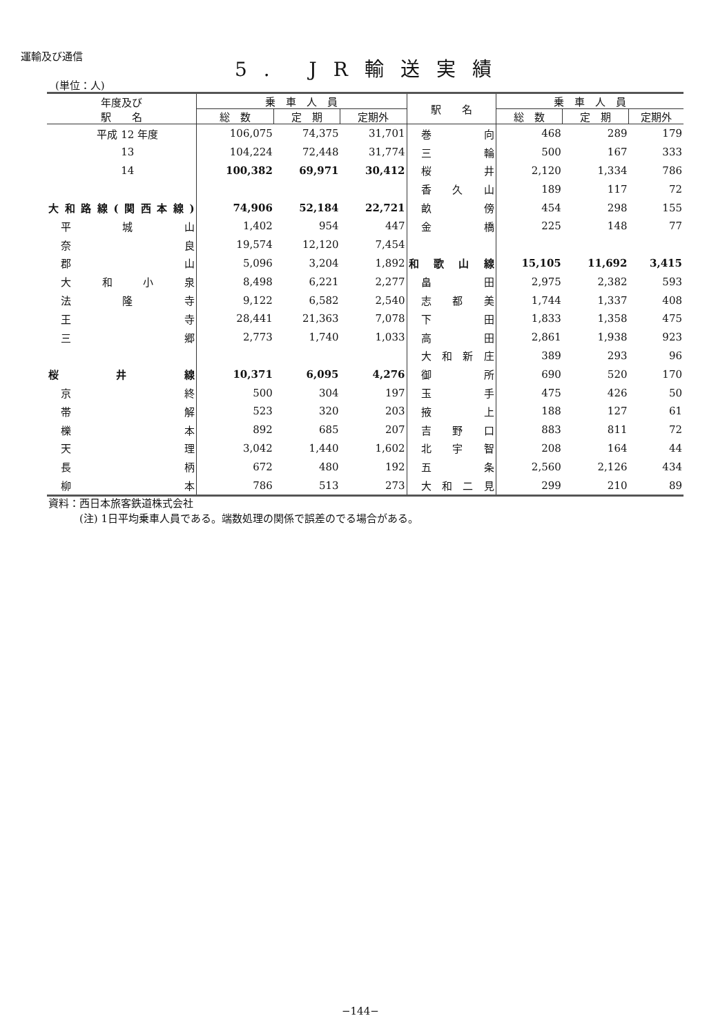運輸及び通信 5. JR輸送実績
(単位：人)
| 年度及び 駅 名 | 乗 車 人 員 | | | 駅 名 | 乗 車 人 員 | | |
| --- | --- | --- | --- | --- | --- | --- | --- |
| | 総 数 | 定 期 | 定期外 | | 総 数 | 定 期 | 定期外 |
| 平成 12 年度 | 106,075 | 74,375 | 31,701 | 巻向 | 468 | 289 | 179 |
| 13 | 104,224 | 72,448 | 31,774 | 三輪 | 500 | 167 | 333 |
| 14 | 100,382 | 69,971 | 30,412 | 桜井 | 2,120 | 1,334 | 786 |
| | | | | 香久山 | 189 | 117 | 72 |
| 大和路線(関西本線) | 74,906 | 52,184 | 22,721 | 畝傍 | 454 | 298 | 155 |
| 平城山 | 1,402 | 954 | 447 | 金橋 | 225 | 148 | 77 |
| 奈良 | 19,574 | 12,120 | 7,454 | | | | |
| 郡山 | 5,096 | 3,204 | 1,892 | 和歌山線 | 15,105 | 11,692 | 3,415 |
| 大和小泉 | 8,498 | 6,221 | 2,277 | 畠田 | 2,975 | 2,382 | 593 |
| 法隆寺 | 9,122 | 6,582 | 2,540 | 志都美 | 1,744 | 1,337 | 408 |
| 王寺 | 28,441 | 21,363 | 7,078 | 下田 | 1,833 | 1,358 | 475 |
| 三郷 | 2,773 | 1,740 | 1,033 | 高田 | 2,861 | 1,938 | 923 |
| | | | | 大和新庄 | 389 | 293 | 96 |
| 桜井線 | 10,371 | 6,095 | 4,276 | 御所 | 690 | 520 | 170 |
| 京終 | 500 | 304 | 197 | 玉手 | 475 | 426 | 50 |
| 帯解 | 523 | 320 | 203 | 掖上 | 188 | 127 | 61 |
| 櫟本 | 892 | 685 | 207 | 吉野口 | 883 | 811 | 72 |
| 天理 | 3,042 | 1,440 | 1,602 | 北宇智 | 208 | 164 | 44 |
| 長柄 | 672 | 480 | 192 | 五条 | 2,560 | 2,126 | 434 |
| 柳本 | 786 | 513 | 273 | 大和二見 | 299 | 210 | 89 |
資料：西日本旅客鉄道株式会社
　　　(注) 1日平均乗車人員である。端数処理の関係で誤差のでる場合がある。
−144−